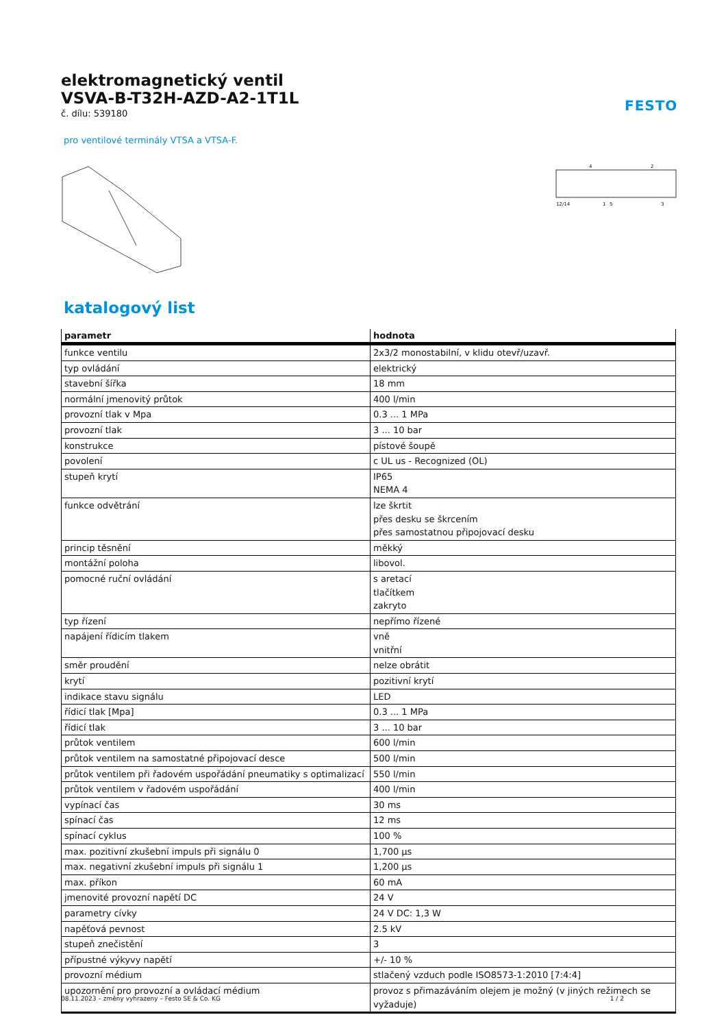FESTO
elektromagnetický ventil
VSVA-B-T32H-AZD-A2-1T1L
č. dílu: 539180
pro ventilové terminály VTSA a VTSA-F.
12/14
1
5
3
4
2
katalogový list
| parametr | hodnota |
| --- | --- |
| funkce ventilu | 2x3/2 monostabilní, v klidu otevř/uzavř. |
| typ ovládání | elektrický |
| stavební šířka | 18 mm |
| normální jmenovitý průtok | 400 l/min |
| provozní tlak v Mpa | 0.3 ... 1 MPa |
| provozní tlak | 3 ... 10 bar |
| konstrukce | pístové šoupě |
| povolení | c UL us - Recognized (OL) |
| stupeň krytí | IP65 NEMA 4 |
| funkce odvětrání | lze škrtit přes desku se škrcením přes samostatnou připojovací desku |
| princip těsnění | měkký |
| montážní poloha | libovol. |
| pomocné ruční ovládání | s aretací tlačítkem zakryto |
| typ řízení | nepřímo řízené |
| napájení řídicím tlakem | vně vnitřní |
| směr proudění | nelze obrátit |
| krytí | pozitivní krytí |
| indikace stavu signálu | LED |
| řídicí tlak [Mpa] | 0.3 ... 1 MPa |
| řídicí tlak | 3 ... 10 bar |
| průtok ventilem | 600 l/min |
| průtok ventilem na samostatné připojovací desce | 500 l/min |
| průtok ventilem při řadovém uspořádání pneumatiky s optimalizací | 550 l/min |
| průtok ventilem v řadovém uspořádání | 400 l/min |
| vypínací čas | 30 ms |
| spínací čas | 12 ms |
| spínací cyklus | 100 % |
| max. pozitivní zkušební impuls při signálu 0 | 1,700 µs |
| max. negativní zkušební impuls při signálu 1 | 1,200 µs |
| max. příkon | 60 mA |
| jmenovité provozní napětí DC | 24 V |
| parametry cívky | 24 V DC: 1,3 W |
| napěťová pevnost | 2.5 kV |
| stupeň znečistění | 3 |
| přípustné výkyvy napětí | +/- 10 % |
| provozní médium | stlačený vzduch podle ISO8573-1:2010 [7:4:4] |
| upozornění pro provozní a ovládací médium | provoz s přimazáváním olejem je možný (v jiných režimech se vyžaduje) |
08.11.2023 – změny vyhrazeny – Festo SE & Co. KG 1 / 2